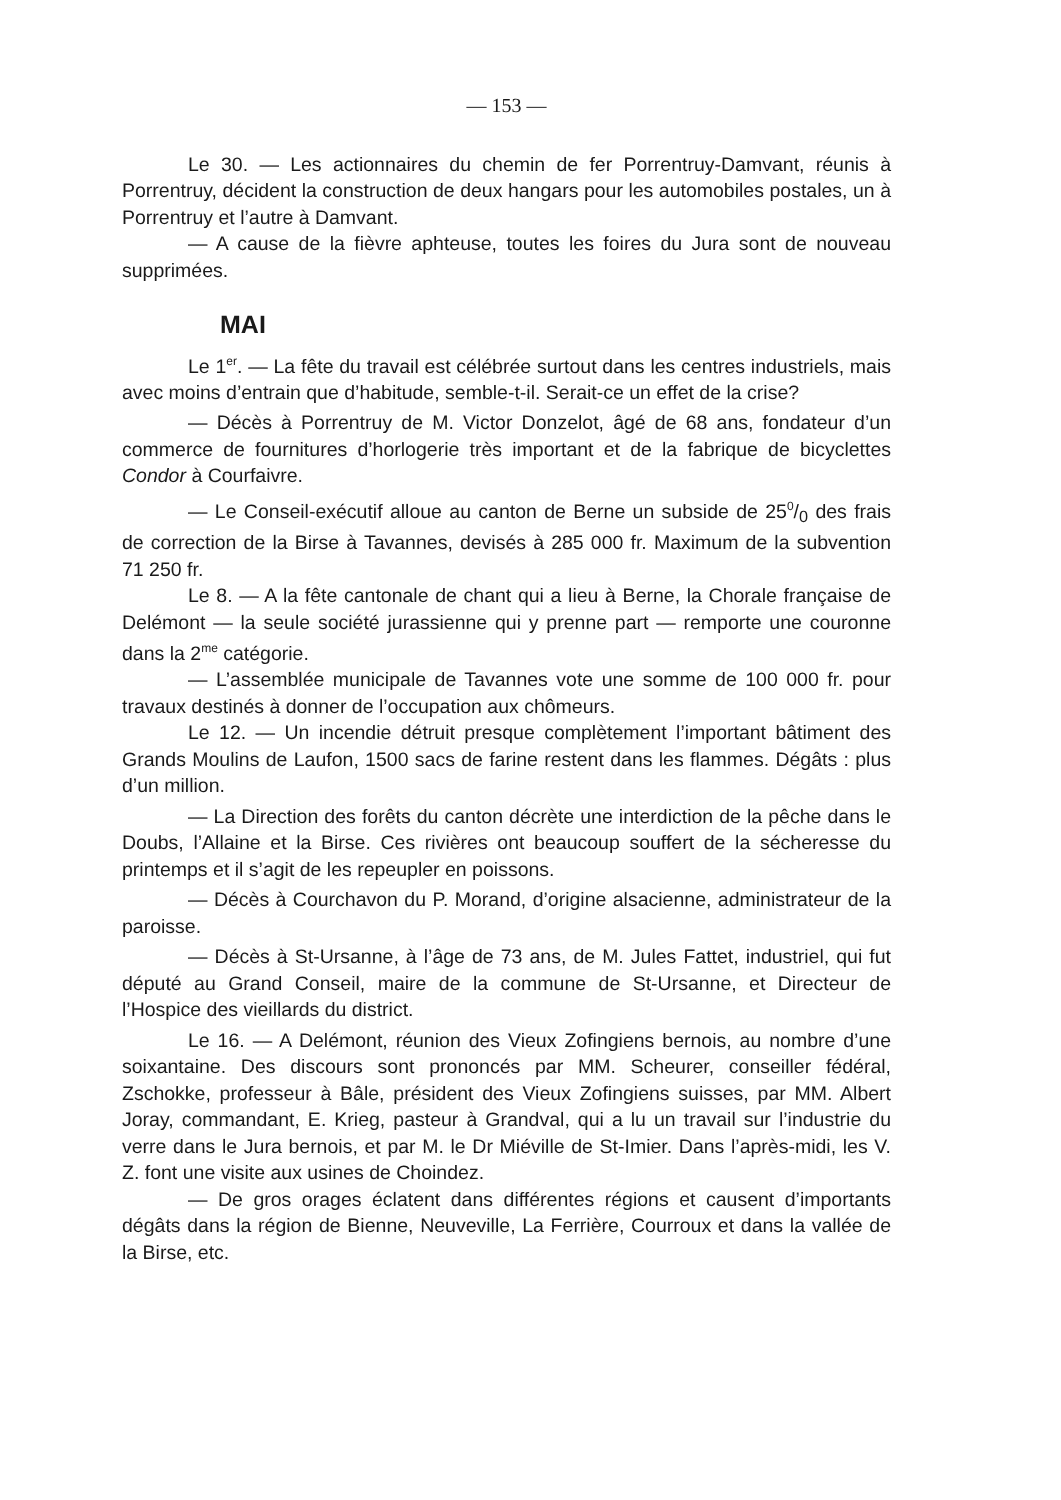— 153 —
Le 30. — Les actionnaires du chemin de fer Porrentruy-Damvant, réunis à Porrentruy, décident la construction de deux hangars pour les automobiles postales, un à Porrentruy et l’autre à Damvant.
— A cause de la fièvre aphteuse, toutes les foires du Jura sont de nouveau supprimées.
MAI
Le 1<sup>er</sup>. — La fête du travail est célébrée surtout dans les centres industriels, mais avec moins d’entrain que d’habitude, semble-t-il. Serait-ce un effet de la crise?
— Décès à Porrentruy de M. Victor Donzelot, âgé de 68 ans, fondateur d’un commerce de fournitures d’horlogerie très important et de la fabrique de bicyclettes Condor à Courfaivre.
— Le Conseil-exécutif alloue au canton de Berne un subside de 250/0 des frais de correction de la Birse à Tavannes, devisés à 285 000 fr. Maximum de la subvention 71 250 fr.
Le 8. — A la fête cantonale de chant qui a lieu à Berne, la Chorale française de Delémont — la seule société jurassienne qui y prenne part — remporte une couronne dans la 2<sup>me</sup> catégorie.
— L’assemblée municipale de Tavannes vote une somme de 100 000 fr. pour travaux destinés à donner de l’occupation aux chômeurs.
Le 12. — Un incendie détruit presque complètement l’important bâtiment des Grands Moulins de Laufon, 1500 sacs de farine restent dans les flammes. Dégâts : plus d’un million.
— La Direction des forêts du canton décrète une interdiction de la pêche dans le Doubs, l’Allaine et la Birse. Ces rivières ont beaucoup souffert de la sécheresse du printemps et il s’agit de les repeupler en poissons.
— Décès à Courchavon du P. Morand, d’origine alsacienne, administrateur de la paroisse.
— Décès à St-Ursanne, à l’âge de 73 ans, de M. Jules Fattet, industriel, qui fut député au Grand Conseil, maire de la commune de St-Ursanne, et Directeur de l’Hospice des vieillards du district.
Le 16. — A Delémont, réunion des Vieux Zofingiens bernois, au nombre d’une soixantaine. Des discours sont prononcés par MM. Scheurer, conseiller fédéral, Zschokke, professeur à Bâle, président des Vieux Zofingiens suisses, par MM. Albert Joray, commandant, E. Krieg, pasteur à Grandval, qui a lu un travail sur l’industrie du verre dans le Jura bernois, et par M. le Dr Miéville de St-Imier. Dans l’après-midi, les V. Z. font une visite aux usines de Choindez.
— De gros orages éclatent dans différentes régions et causent d’importants dégâts dans la région de Bienne, Neuveville, La Ferrière, Courroux et dans la vallée de la Birse, etc.